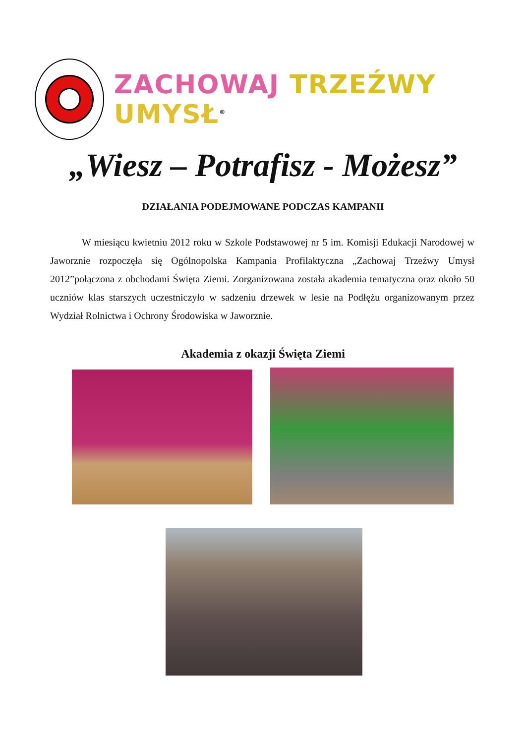ZACHOWAJ TRZEŹWY UMYSŁ<sup>®</sup>
„Wiesz – Potrafisz - Możesz”
DZIAŁANIA PODEJMOWANE PODCZAS KAMPANII
W miesiącu kwietniu 2012 roku w Szkole Podstawowej nr 5 im. Komisji Edukacji Narodowej w Jaworznie rozpoczęła się Ogólnopolska Kampania Profilaktyczna „Zachowaj Trzeźwy Umysł 2012”połączona z obchodami Święta Ziemi. Zorganizowana została akademia tematyczna oraz około 50 uczniów klas starszych uczestniczyło w sadzeniu drzewek w lesie na Podłężu organizowanym przez Wydział Rolnictwa i Ochrony Środowiska w Jaworznie.
Akademia z okazji Święta Ziemi